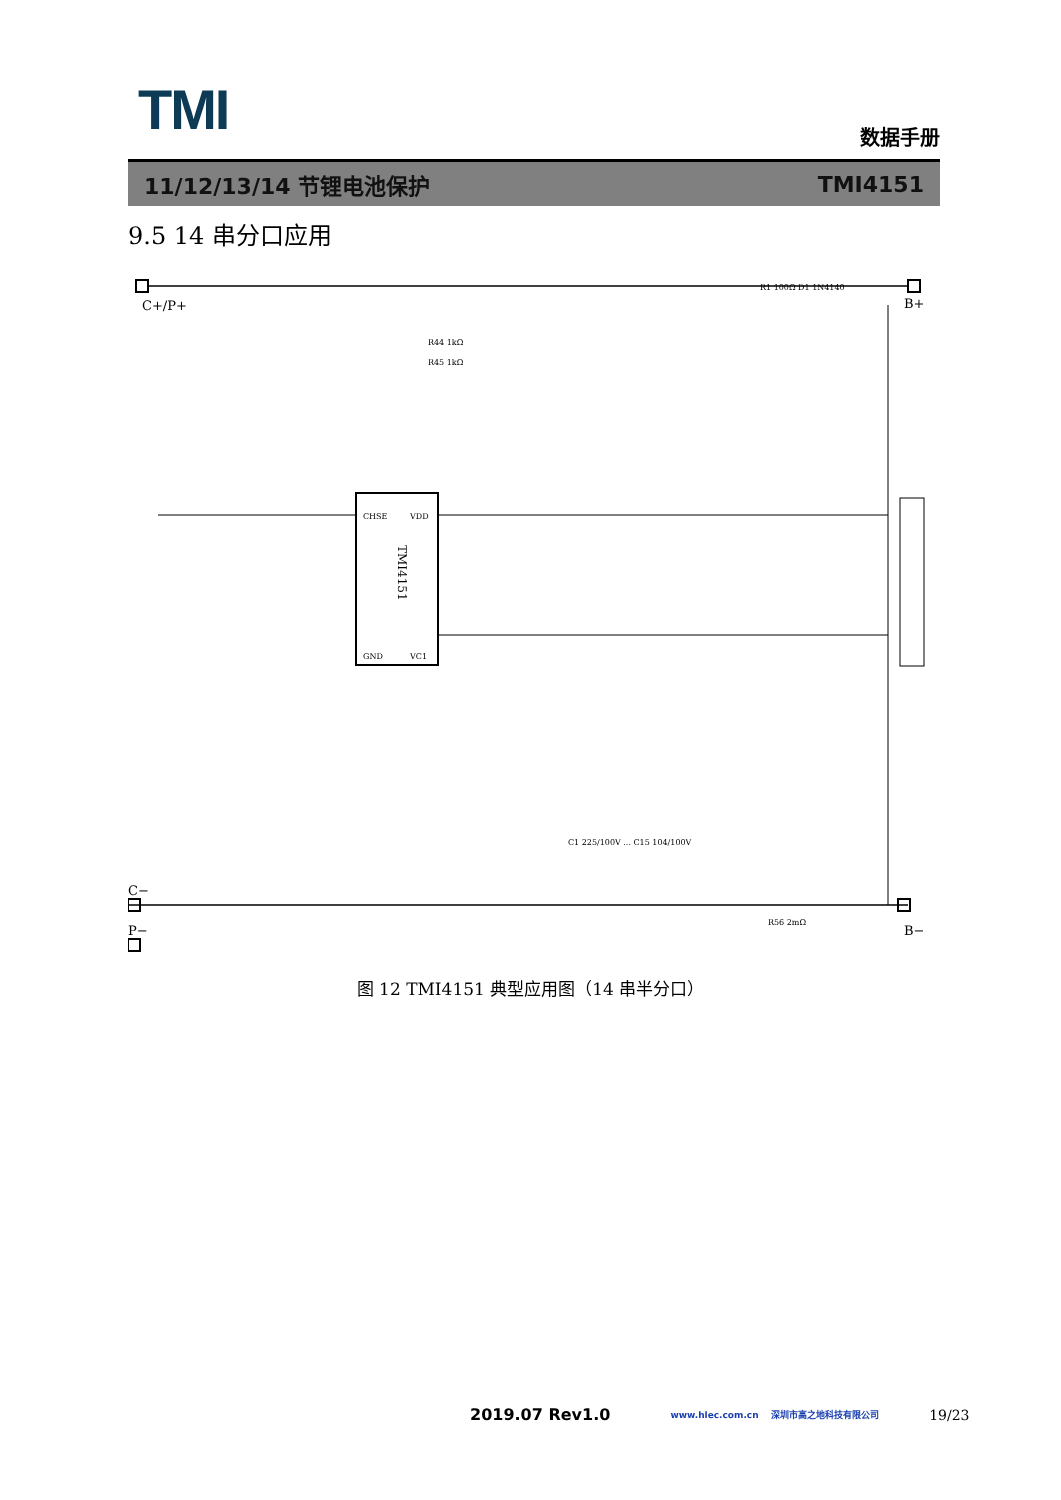TMI
数据手册
11/12/13/14 节锂电池保护 TMI4151
9.5 14 串分口应用
C+/P+
B+
TMI4151
R44 1kΩ
R45 1kΩ
R1 100Ω D1 1N4140
CHSE
GND
VDD
VC1
C1 225/100V ... C15 104/100V
R56 2mΩ
C−
P−
B−
图 12 TMI4151 典型应用图（14 串半分口）
2019.07 Rev1.0 www.hlec.com.cn 深圳市高之地科技有限公司 19/23